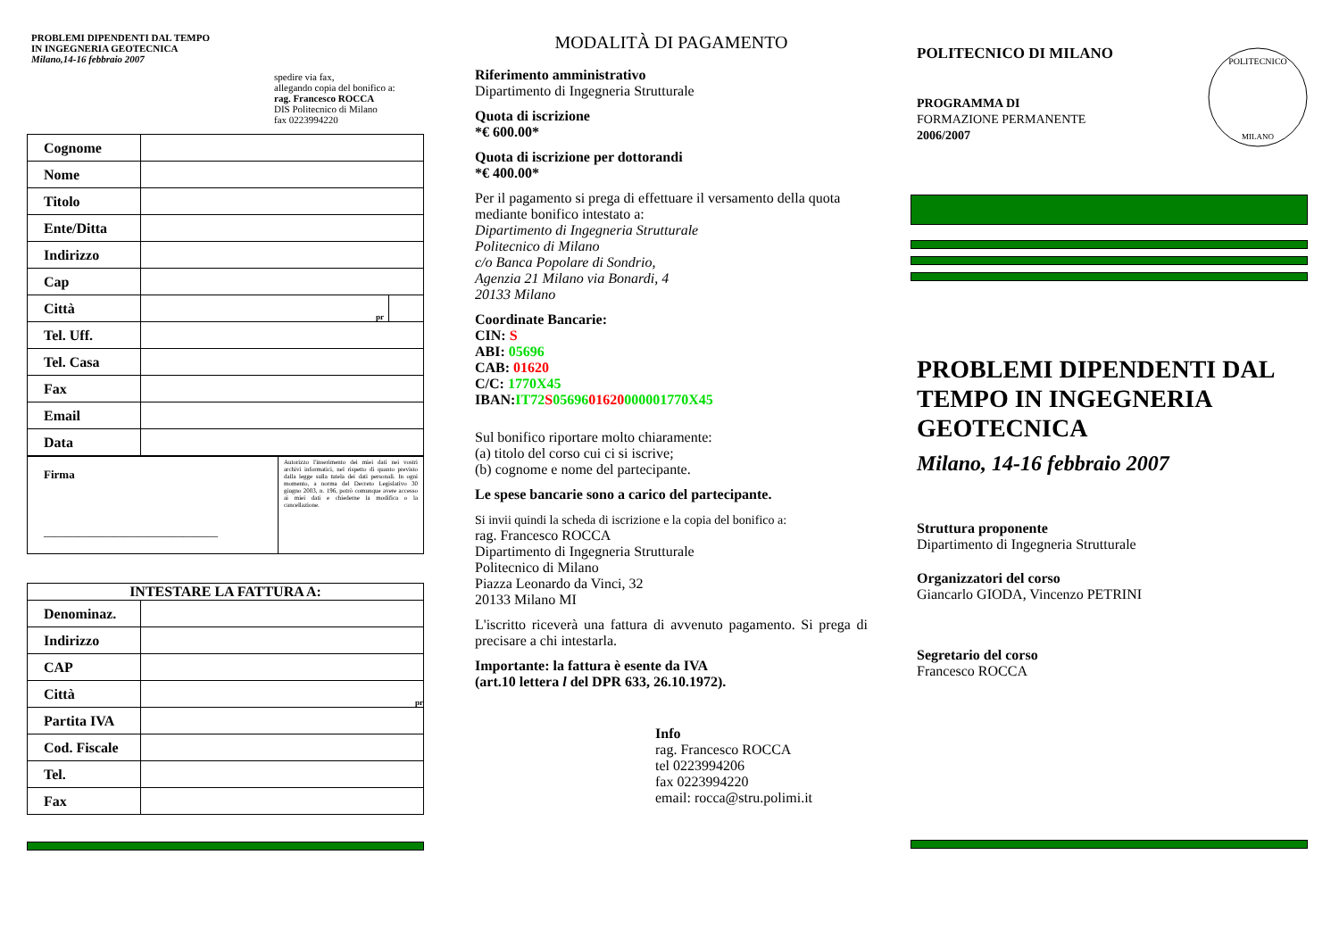PROBLEMI DIPENDENTI DAL TEMPO
IN INGEGNERIA GEOTECNICA
Milano,14-16 febbraio 2007
spedire via fax,
allegando copia del bonifico a:
rag. Francesco ROCCA
DIS Politecnico di Milano
fax 0223994220
| Cognome | | |
| Nome | | |
| Titolo | | |
| Ente/Ditta | | |
| Indirizzo | | |
| Cap | | |
| Città | pr | |
| Tel. Uff. | | |
| Tel. Casa | | |
| Fax | | |
| Email | | |
| Data | | |
| Firma ______________________________ | Autorizzo l'inserimento dei miei dati nei vostri archivi informatici, nel rispetto di quanto previsto dalla legge sulla tutela dei dati personali. In ogni momento, a norma del Decreto Legislativo 30 giugno 2003, n. 196, potrò comunque avere accesso ai miei dati e chiederne la modifica o la cancellazione. |
| INTESTARE LA FATTURA A: | |
| Denominaz. | |
| Indirizzo | |
| CAP | |
| Città | pr |
| Partita IVA | |
| Cod. Fiscale | |
| Tel. | |
| Fax | |
MODALITÀ DI PAGAMENTO
Riferimento amministrativo
Dipartimento di Ingegneria Strutturale
Quota di iscrizione
*€ 600.00*
Quota di iscrizione per dottorandi
*€ 400.00*
Per il pagamento si prega di effettuare il versamento della quota mediante bonifico intestato a:
Dipartimento di Ingegneria Strutturale
Politecnico di Milano
c/o Banca Popolare di Sondrio,
Agenzia 21 Milano via Bonardi, 4
20133 Milano
Coordinate Bancarie:
CIN: S
ABI: 05696
CAB: 01620
C/C: 1770X45
IBAN:IT72 S 0569601620000001770X45
Sul bonifico riportare molto chiaramente:
(a) titolo del corso cui ci si iscrive;
(b) cognome e nome del partecipante.
Le spese bancarie sono a carico del partecipante.
Si invii quindi la scheda di iscrizione e la copia del bonifico a:
rag. Francesco ROCCA
Dipartimento di Ingegneria Strutturale
Politecnico di Milano
Piazza Leonardo da Vinci, 32
20133 Milano MI
L'iscritto riceverà una fattura di avvenuto pagamento. Si prega di precisare a chi intestarla.
Importante: la fattura è esente da IVA
(art.10 lettera l del DPR 633, 26.10.1972).
Info
rag. Francesco ROCCA
tel 0223994206
fax 0223994220
email: rocca@stru.polimi.it
POLITECNICO DI MILANO
PROGRAMMA DI
FORMAZIONE PERMANENTE
2006/2007
POLITECNICO
MILANO
PROBLEMI DIPENDENTI DAL TEMPO IN INGEGNERIA GEOTECNICA
Milano, 14-16 febbraio 2007
Struttura proponente
Dipartimento di Ingegneria Strutturale
Organizzatori del corso
Giancarlo GIODA, Vincenzo PETRINI
Segretario del corso
Francesco ROCCA